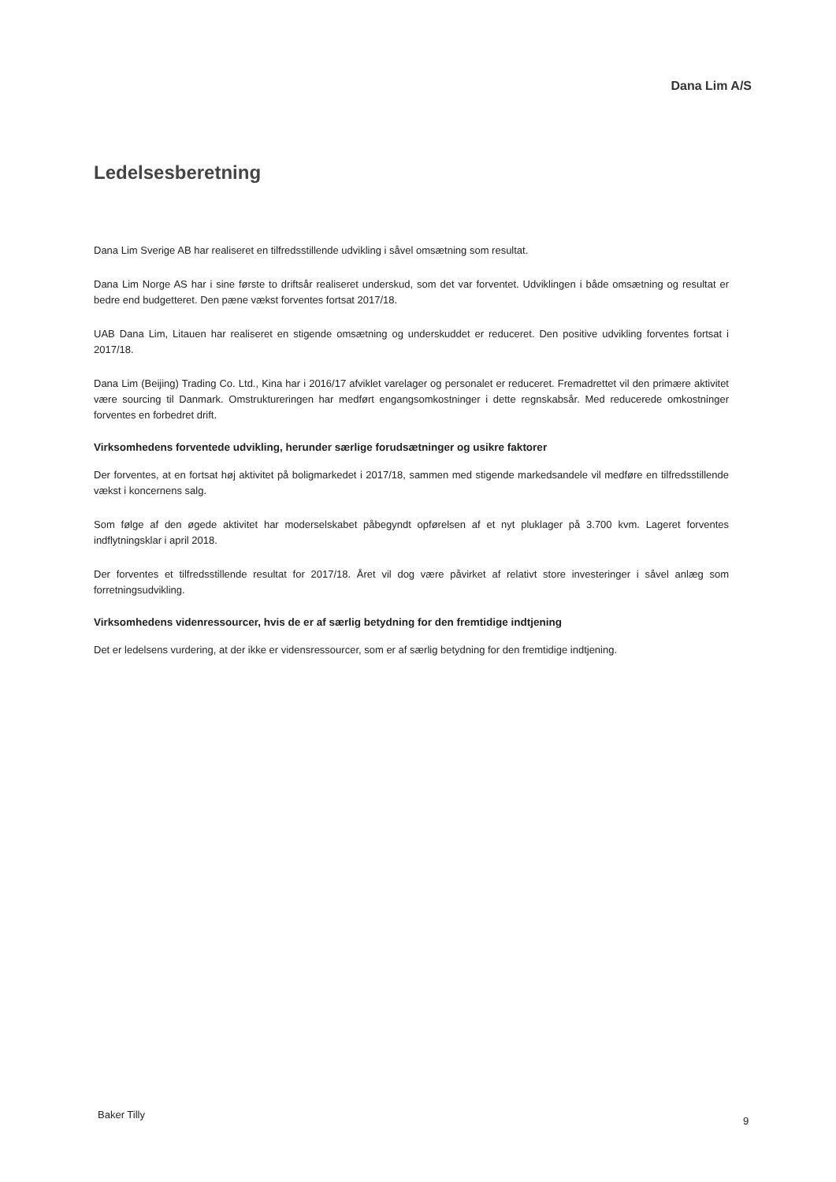Dana Lim A/S
Ledelsesberetning
Dana Lim Sverige AB har realiseret en tilfredsstillende udvikling i såvel omsætning som resultat.
Dana Lim Norge AS har i sine første to driftsår realiseret underskud, som det var forventet. Udviklingen i både omsætning og resultat er bedre end budgetteret. Den pæne vækst forventes fortsat 2017/18.
UAB Dana Lim, Litauen har realiseret en stigende omsætning og underskuddet er reduceret. Den positive udvikling forventes fortsat i 2017/18.
Dana Lim (Beijing) Trading Co. Ltd., Kina har i 2016/17 afviklet varelager og personalet er reduceret. Fremadrettet vil den primære aktivitet være sourcing til Danmark. Omstruktureringen har medført engangsomkostninger i dette regnskabsår. Med reducerede omkostninger forventes en forbedret drift.
Virksomhedens forventede udvikling, herunder særlige forudsætninger og usikre faktorer
Der forventes, at en fortsat høj aktivitet på boligmarkedet i 2017/18, sammen med stigende markedsandele vil medføre en tilfredsstillende vækst i koncernens salg.
Som følge af den øgede aktivitet har moderselskabet påbegyndt opførelsen af et nyt pluklager på 3.700 kvm. Lageret forventes indflytningsklar i april 2018.
Der forventes et tilfredsstillende resultat for 2017/18. Året vil dog være påvirket af relativt store investeringer i såvel anlæg som forretningsudvikling.
Virksomhedens videnressourcer, hvis de er af særlig betydning for den fremtidige indtjening
Det er ledelsens vurdering, at der ikke er vidensressourcer, som er af særlig betydning for den fremtidige indtjening.
Baker Tilly
9